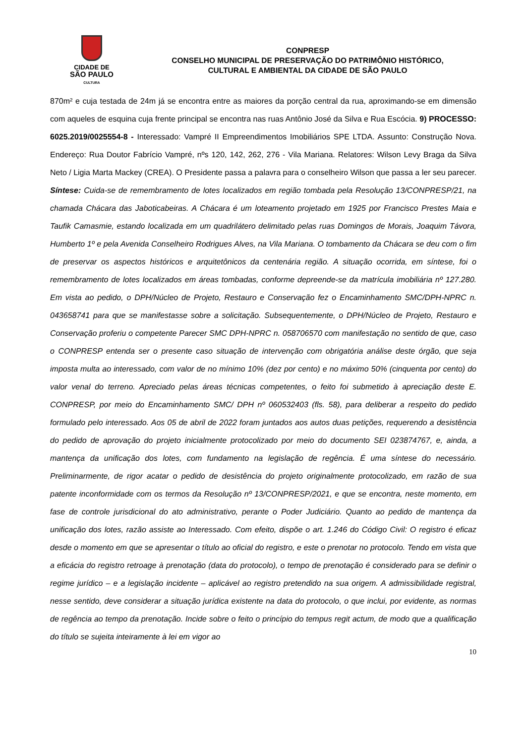CIDADE DE
SÃO PAULO
CULTURA
CONPRESP
CONSELHO MUNICIPAL DE PRESERVAÇÃO DO PATRIMÔNIO HISTÓRICO,
CULTURAL E AMBIENTAL DA CIDADE DE SÃO PAULO
870m² e cuja testada de 24m já se encontra entre as maiores da porção central da rua, aproximando-se em dimensão com aqueles de esquina cuja frente principal se encontra nas ruas Antônio José da Silva e Rua Escócia. 9) PROCESSO: 6025.2019/0025554-8 - Interessado: Vampré II Empreendimentos Imobiliários SPE LTDA. Assunto: Construção Nova. Endereço: Rua Doutor Fabrício Vampré, nºs 120, 142, 262, 276 - Vila Mariana. Relatores: Wilson Levy Braga da Silva Neto / Ligia Marta Mackey (CREA). O Presidente passa a palavra para o conselheiro Wilson que passa a ler seu parecer. Síntese: Cuida-se de remembramento de lotes localizados em região tombada pela Resolução 13/CONPRESP/21, na chamada Chácara das Jaboticabeiras. A Chácara é um loteamento projetado em 1925 por Francisco Prestes Maia e Taufik Camasmie, estando localizada em um quadrilátero delimitado pelas ruas Domingos de Morais, Joaquim Távora, Humberto 1º e pela Avenida Conselheiro Rodrigues Alves, na Vila Mariana. O tombamento da Chácara se deu com o fim de preservar os aspectos históricos e arquitetônicos da centenária região. A situação ocorrida, em síntese, foi o remembramento de lotes localizados em áreas tombadas, conforme depreende-se da matrícula imobiliária nº 127.280. Em vista ao pedido, o DPH/Núcleo de Projeto, Restauro e Conservação fez o Encaminhamento SMC/DPH-NPRC n. 043658741 para que se manifestasse sobre a solicitação. Subsequentemente, o DPH/Núcleo de Projeto, Restauro e Conservação proferiu o competente Parecer SMC DPH-NPRC n. 058706570 com manifestação no sentido de que, caso o CONPRESP entenda ser o presente caso situação de intervenção com obrigatória análise deste órgão, que seja imposta multa ao interessado, com valor de no mínimo 10% (dez por cento) e no máximo 50% (cinquenta por cento) do valor venal do terreno. Apreciado pelas áreas técnicas competentes, o feito foi submetido à apreciação deste E. CONPRESP, por meio do Encaminhamento SMC/ DPH nº 060532403 (fls. 58), para deliberar a respeito do pedido formulado pelo interessado. Aos 05 de abril de 2022 foram juntados aos autos duas petições, requerendo a desistência do pedido de aprovação do projeto inicialmente protocolizado por meio do documento SEI 023874767, e, ainda, a mantença da unificação dos lotes, com fundamento na legislação de regência. É uma síntese do necessário. Preliminarmente, de rigor acatar o pedido de desistência do projeto originalmente protocolizado, em razão de sua patente inconformidade com os termos da Resolução nº 13/CONPRESP/2021, e que se encontra, neste momento, em fase de controle jurisdicional do ato administrativo, perante o Poder Judiciário. Quanto ao pedido de mantença da unificação dos lotes, razão assiste ao Interessado. Com efeito, dispõe o art. 1.246 do Código Civil: O registro é eficaz desde o momento em que se apresentar o título ao oficial do registro, e este o prenotar no protocolo. Tendo em vista que a eficácia do registro retroage à prenotação (data do protocolo), o tempo de prenotação é considerado para se definir o regime jurídico – e a legislação incidente – aplicável ao registro pretendido na sua origem. A admissibilidade registral, nesse sentido, deve considerar a situação jurídica existente na data do protocolo, o que inclui, por evidente, as normas de regência ao tempo da prenotação. Incide sobre o feito o princípio do tempus regit actum, de modo que a qualificação do título se sujeita inteiramente à lei em vigor ao
10